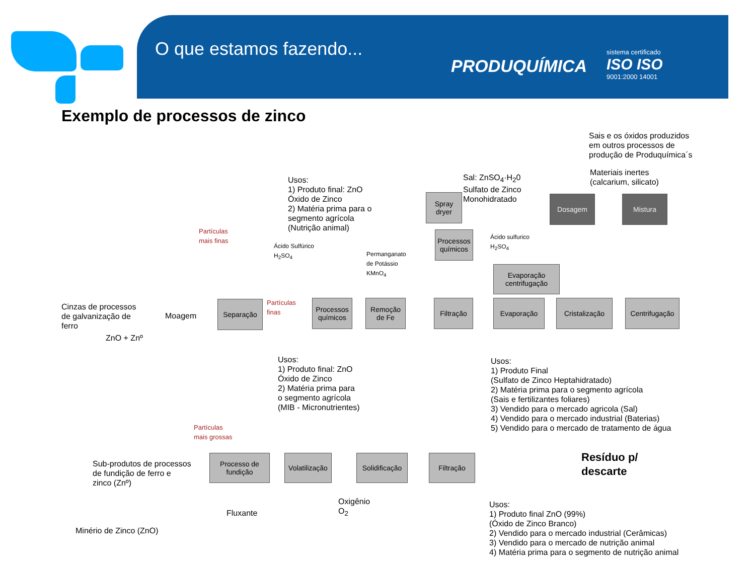O que estamos fazendo...
PRODUQUÍMICA
sistema certificado
ISO ISO
9001:2000 14001
Exemplo de processos de zinco
Sais e os óxidos produzidos
em outros processos de
produção de Produquímica´s
Materiais inertes
(calcarium, silicato)
Usos:
1) Produto final: ZnO
Óxido de Zinco
2) Matéria prima para o
segmento agrícola
(Nutrição animal)
Sal: ZnSO<sub>4</sub>·H<sub>2</sub>0
Sulfato de Zinco
Monohidratado
Spray dryer
Dosagem Mistura
Partículas
mais finas
Ácido Sulfúrico
H<sub>2</sub>SO<sub>4</sub>
Permanganato
de Potássio
KMnO<sub>4</sub>
Processos químicos
Ácido sulfurico
H<sub>2</sub>SO<sub>4</sub>
Evaporação centrifugação
Cinzas de processos
de galvanização de
ferro
ZnO + Znº
Moagem
Separação
Partículas
finas
Processos químicos
Remoção de Fe
Filtração Evaporação Cristalização
Centrifugação
Usos:
1) Produto final: ZnO
Óxido de Zinco
2) Matéria prima para
o segmento agrícola
(MIB - Micronutrientes)
Usos:
1) Produto Final
(Sulfato de Zinco Heptahidratado)
2) Matéria prima para o segmento agrícola
(Sais e fertilizantes foliares)
3) Vendido para o mercado agricola (Sal)
4) Vendido para o mercado industrial (Baterias)
5) Vendido para o mercado de tratamento de água
Partículas
mais grossas
Resíduo p/
descarte
Sub-produtos de processos
de fundição de ferro e
zinco (Znº)
Processo de fundição
Volatilização
Solidificação
Filtração
Fluxante
Oxigênio
O<sub>2</sub>
Minério de Zinco (ZnO)
Usos:
1) Produto final ZnO (99%)
(Óxido de Zinco Branco)
2) Vendido para o mercado industrial (Cerâmicas)
3) Vendido para o mercado de nutrição animal
4) Matéria prima para o segmento de nutrição animal